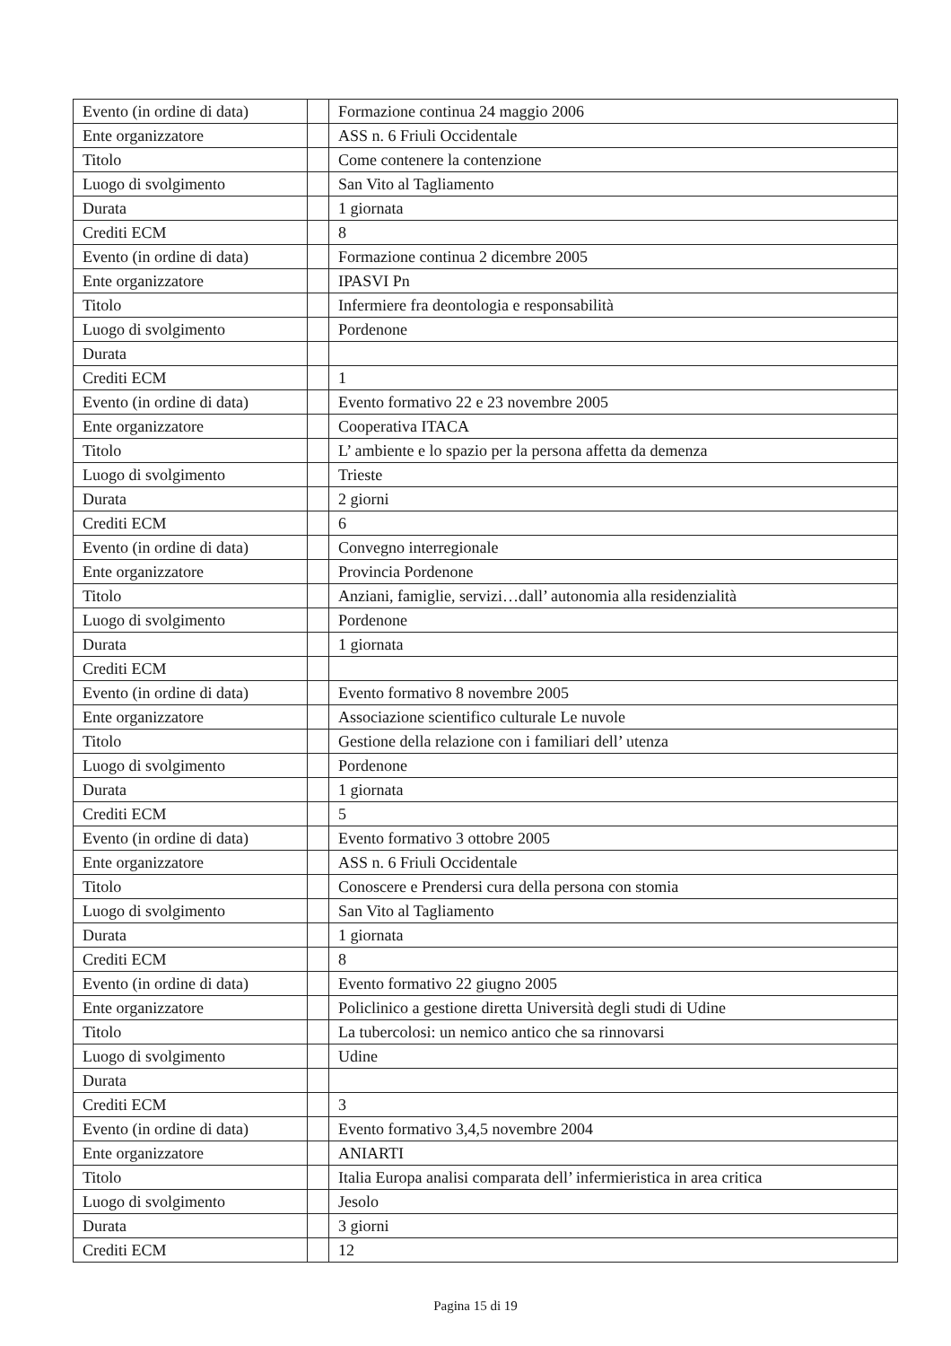| Evento (in ordine di data) | | Formazione continua 24 maggio 2006 |
| Ente organizzatore | | ASS n. 6 Friuli Occidentale |
| Titolo | | Come contenere la contenzione |
| Luogo di svolgimento | | San Vito al Tagliamento |
| Durata | | 1 giornata |
| Crediti ECM | | 8 |
| Evento (in ordine di data) | | Formazione continua 2 dicembre 2005 |
| Ente organizzatore | | IPASVI Pn |
| Titolo | | Infermiere fra deontologia e responsabilità |
| Luogo di svolgimento | | Pordenone |
| Durata | | |
| Crediti ECM | | 1 |
| Evento (in ordine di data) | | Evento formativo 22 e 23 novembre 2005 |
| Ente organizzatore | | Cooperativa ITACA |
| Titolo | | L’ ambiente e lo spazio per la persona affetta da demenza |
| Luogo di svolgimento | | Trieste |
| Durata | | 2 giorni |
| Crediti ECM | | 6 |
| Evento (in ordine di data) | | Convegno interregionale |
| Ente organizzatore | | Provincia Pordenone |
| Titolo | | Anziani, famiglie, servizi…dall’ autonomia alla residenzialità |
| Luogo di svolgimento | | Pordenone |
| Durata | | 1 giornata |
| Crediti ECM | | |
| Evento (in ordine di data) | | Evento formativo 8 novembre 2005 |
| Ente organizzatore | | Associazione scientifico culturale Le nuvole |
| Titolo | | Gestione della relazione con i familiari dell’ utenza |
| Luogo di svolgimento | | Pordenone |
| Durata | | 1 giornata |
| Crediti ECM | | 5 |
| Evento (in ordine di data) | | Evento formativo 3 ottobre 2005 |
| Ente organizzatore | | ASS n. 6 Friuli Occidentale |
| Titolo | | Conoscere e Prendersi cura della persona con stomia |
| Luogo di svolgimento | | San Vito al Tagliamento |
| Durata | | 1 giornata |
| Crediti ECM | | 8 |
| Evento (in ordine di data) | | Evento formativo 22 giugno 2005 |
| Ente organizzatore | | Policlinico a gestione diretta Università degli studi di Udine |
| Titolo | | La tubercolosi: un nemico antico che sa rinnovarsi |
| Luogo di svolgimento | | Udine |
| Durata | | |
| Crediti ECM | | 3 |
| Evento (in ordine di data) | | Evento formativo 3,4,5 novembre 2004 |
| Ente organizzatore | | ANIARTI |
| Titolo | | Italia Europa analisi comparata dell’ infermieristica in area critica |
| Luogo di svolgimento | | Jesolo |
| Durata | | 3 giorni |
| Crediti ECM | | 12 |
Pagina 15 di 19